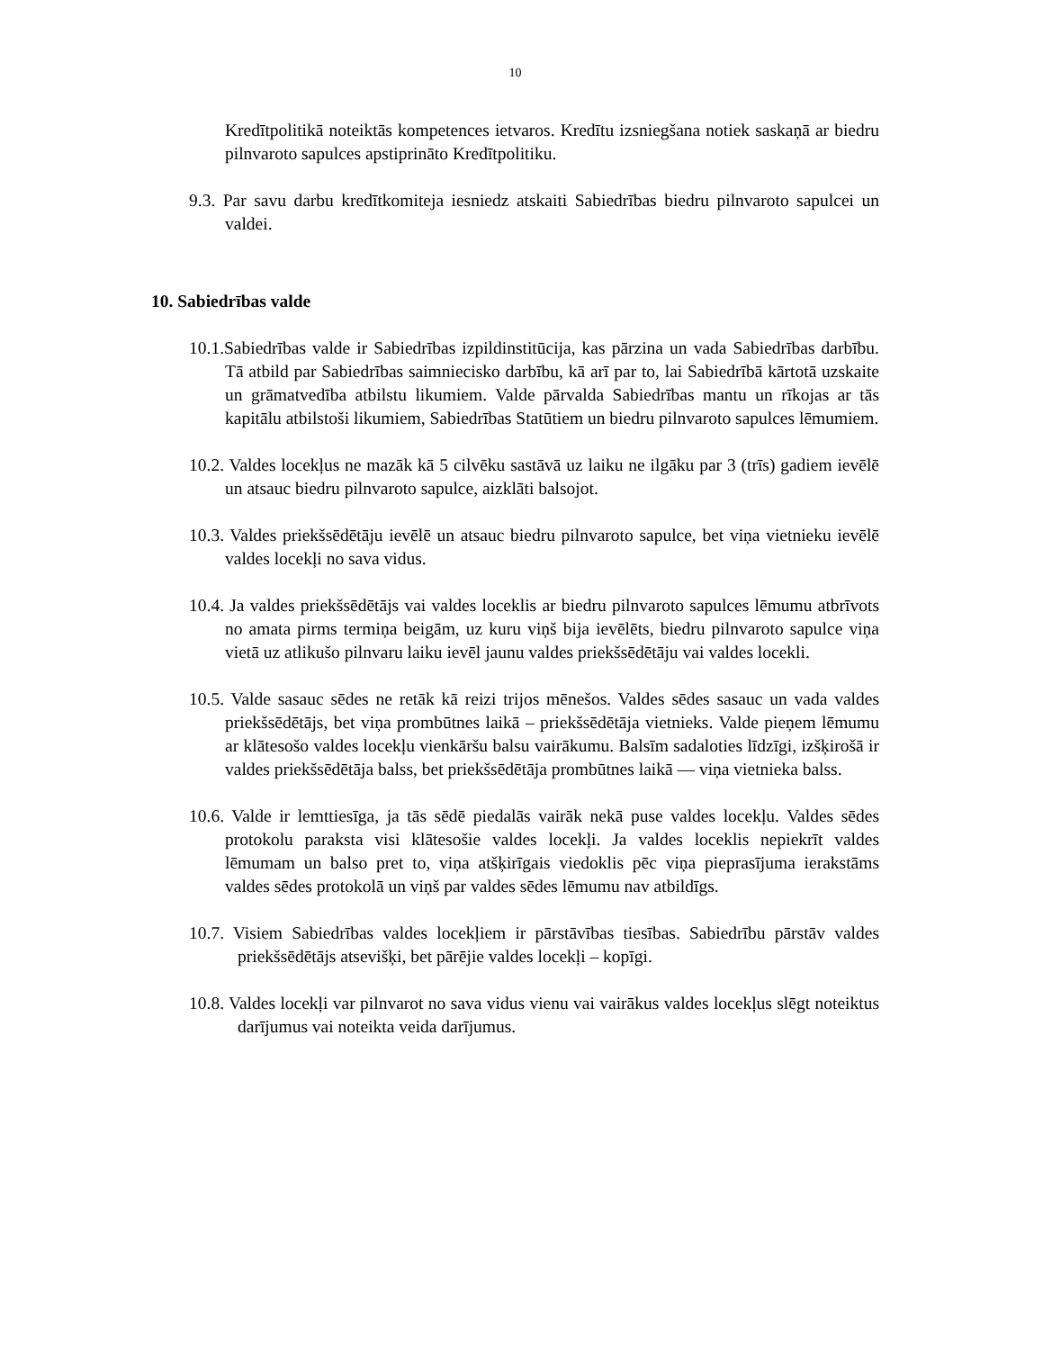10
Kredītpolitikā noteiktās kompetences ietvaros. Kredītu izsniegšana notiek saskaņā ar biedru pilnvaroto sapulces apstiprināto Kredītpolitiku.
9.3. Par savu darbu kredītkomiteja iesniedz atskaiti Sabiedrības biedru pilnvaroto sapulcei un valdei.
10. Sabiedrības valde
10.1.Sabiedrības valde ir Sabiedrības izpildinstitūcija, kas pārzina un vada Sabiedrības darbību. Tā atbild par Sabiedrības saimniecisko darbību, kā arī par to, lai Sabiedrībā kārtotā uzskaite un grāmatvedība atbilstu likumiem. Valde pārvalda Sabiedrības mantu un rīkojas ar tās kapitālu atbilstoši likumiem, Sabiedrības Statūtiem un biedru pilnvaroto sapulces lēmumiem.
10.2. Valdes locekļus ne mazāk kā 5 cilvēku sastāvā uz laiku ne ilgāku par 3 (trīs) gadiem ievēlē un atsauc biedru pilnvaroto sapulce, aizklāti balsojot.
10.3. Valdes priekšsēdētāju ievēlē un atsauc biedru pilnvaroto sapulce, bet viņa vietnieku ievēlē valdes locekļi no sava vidus.
10.4. Ja valdes priekšsēdētājs vai valdes loceklis ar biedru pilnvaroto sapulces lēmumu atbrīvots no amata pirms termiņa beigām, uz kuru viņš bija ievēlēts, biedru pilnvaroto sapulce viņa vietā uz atlikušo pilnvaru laiku ievēl jaunu valdes priekšsēdētāju vai valdes locekli.
10.5. Valde sasauc sēdes ne retāk kā reizi trijos mēnešos. Valdes sēdes sasauc un vada valdes priekšsēdētājs, bet viņa prombūtnes laikā – priekšsēdētāja vietnieks. Valde pieņem lēmumu ar klātesošo valdes locekļu vienkāršu balsu vairākumu. Balsīm sadaloties līdzīgi, izšķirošā ir valdes priekšsēdētāja balss, bet priekšsēdētāja prombūtnes laikā — viņa vietnieka balss.
10.6. Valde ir lemttiesīga, ja tās sēdē piedalās vairāk nekā puse valdes locekļu. Valdes sēdes protokolu paraksta visi klātesošie valdes locekļi. Ja valdes loceklis nepiekrīt valdes lēmumam un balso pret to, viņa atšķirīgais viedoklis pēc viņa pieprasījuma ierakstāms valdes sēdes protokolā un viņš par valdes sēdes lēmumu nav atbildīgs.
10.7. Visiem Sabiedrības valdes locekļiem ir pārstāvības tiesības. Sabiedrību pārstāv valdes priekšsēdētājs atsevišķi, bet pārējie valdes locekļi – kopīgi.
10.8. Valdes locekļi var pilnvarot no sava vidus vienu vai vairākus valdes locekļus slēgt noteiktus darījumus vai noteikta veida darījumus.